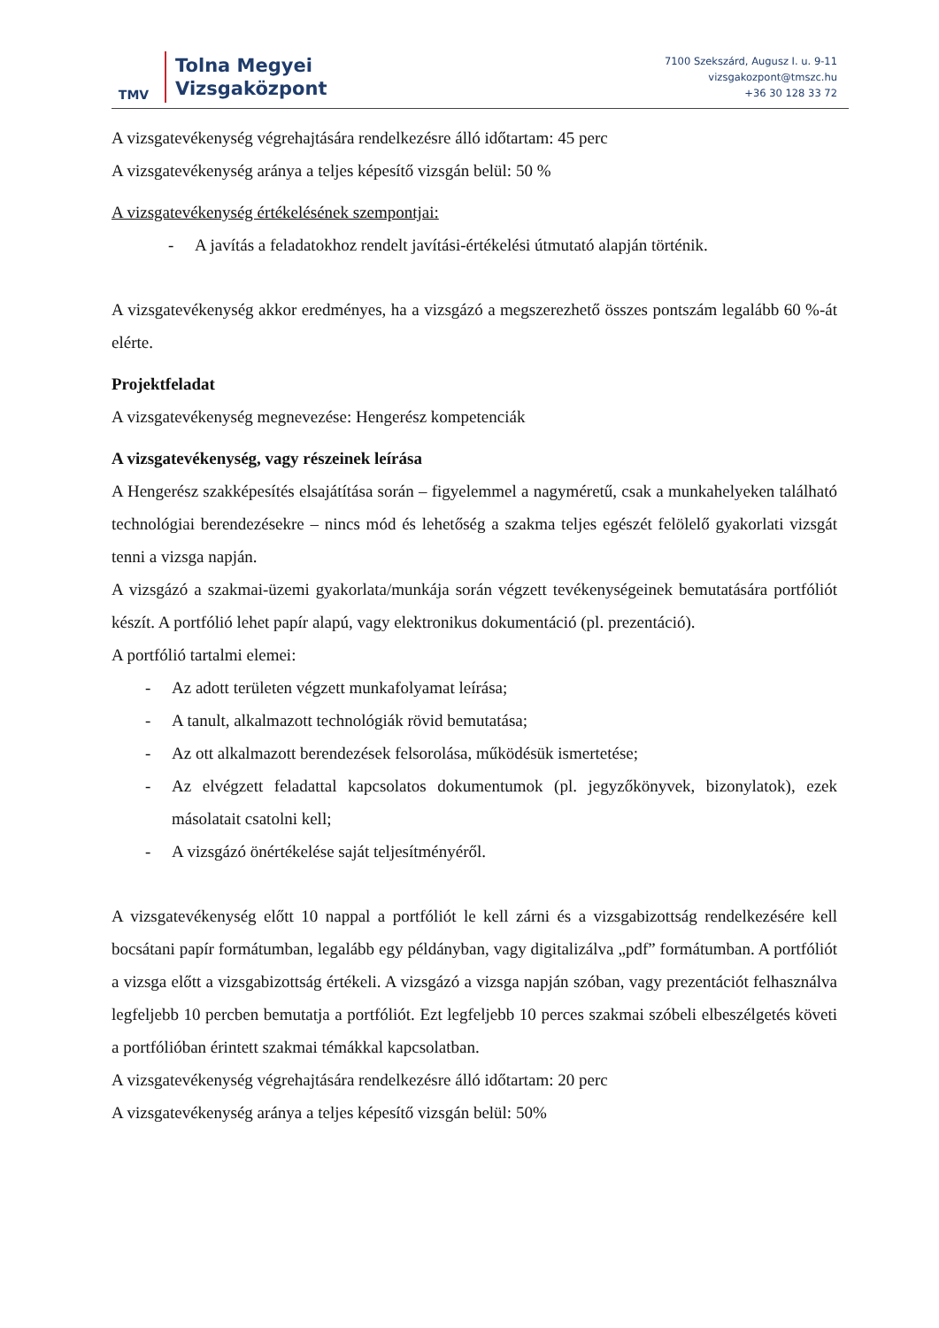TMV
Tolna Megyei
Vizsgaközpont
7100 Szekszárd, Augusz I. u. 9-11
vizsgakozpont@tmszc.hu
+36 30 128 33 72
A vizsgatevékenység végrehajtására rendelkezésre álló időtartam: 45 perc
A vizsgatevékenység aránya a teljes képesítő vizsgán belül: 50 %
A vizsgatevékenység értékelésének szempontjai:
- A javítás a feladatokhoz rendelt javítási-értékelési útmutató alapján történik.
A vizsgatevékenység akkor eredményes, ha a vizsgázó a megszerezhető összes pontszám legalább 60 %-át elérte.
Projektfeladat
A vizsgatevékenység megnevezése: Hengerész kompetenciák
A vizsgatevékenység, vagy részeinek leírása
A Hengerész szakképesítés elsajátítása során – figyelemmel a nagyméretű, csak a munkahelyeken található technológiai berendezésekre – nincs mód és lehetőség a szakma teljes egészét felölelő gyakorlati vizsgát tenni a vizsga napján.
A vizsgázó a szakmai-üzemi gyakorlata/munkája során végzett tevékenységeinek bemutatására portfóliót készít. A portfólió lehet papír alapú, vagy elektronikus dokumentáció (pl. prezentáció).
A portfólió tartalmi elemei:
- Az adott területen végzett munkafolyamat leírása;
- A tanult, alkalmazott technológiák rövid bemutatása;
- Az ott alkalmazott berendezések felsorolása, működésük ismertetése;
- Az elvégzett feladattal kapcsolatos dokumentumok (pl. jegyzőkönyvek, bizonylatok), ezek másolatait csatolni kell;
- A vizsgázó önértékelése saját teljesítményéről.
A vizsgatevékenység előtt 10 nappal a portfóliót le kell zárni és a vizsgabizottság rendelkezésére kell bocsátani papír formátumban, legalább egy példányban, vagy digitalizálva „pdf” formátumban. A portfóliót a vizsga előtt a vizsgabizottság értékeli. A vizsgázó a vizsga napján szóban, vagy prezentációt felhasználva legfeljebb 10 percben bemutatja a portfóliót. Ezt legfeljebb 10 perces szakmai szóbeli elbeszélgetés követi a portfólióban érintett szakmai témákkal kapcsolatban.
A vizsgatevékenység végrehajtására rendelkezésre álló időtartam: 20 perc
A vizsgatevékenység aránya a teljes képesítő vizsgán belül: 50%